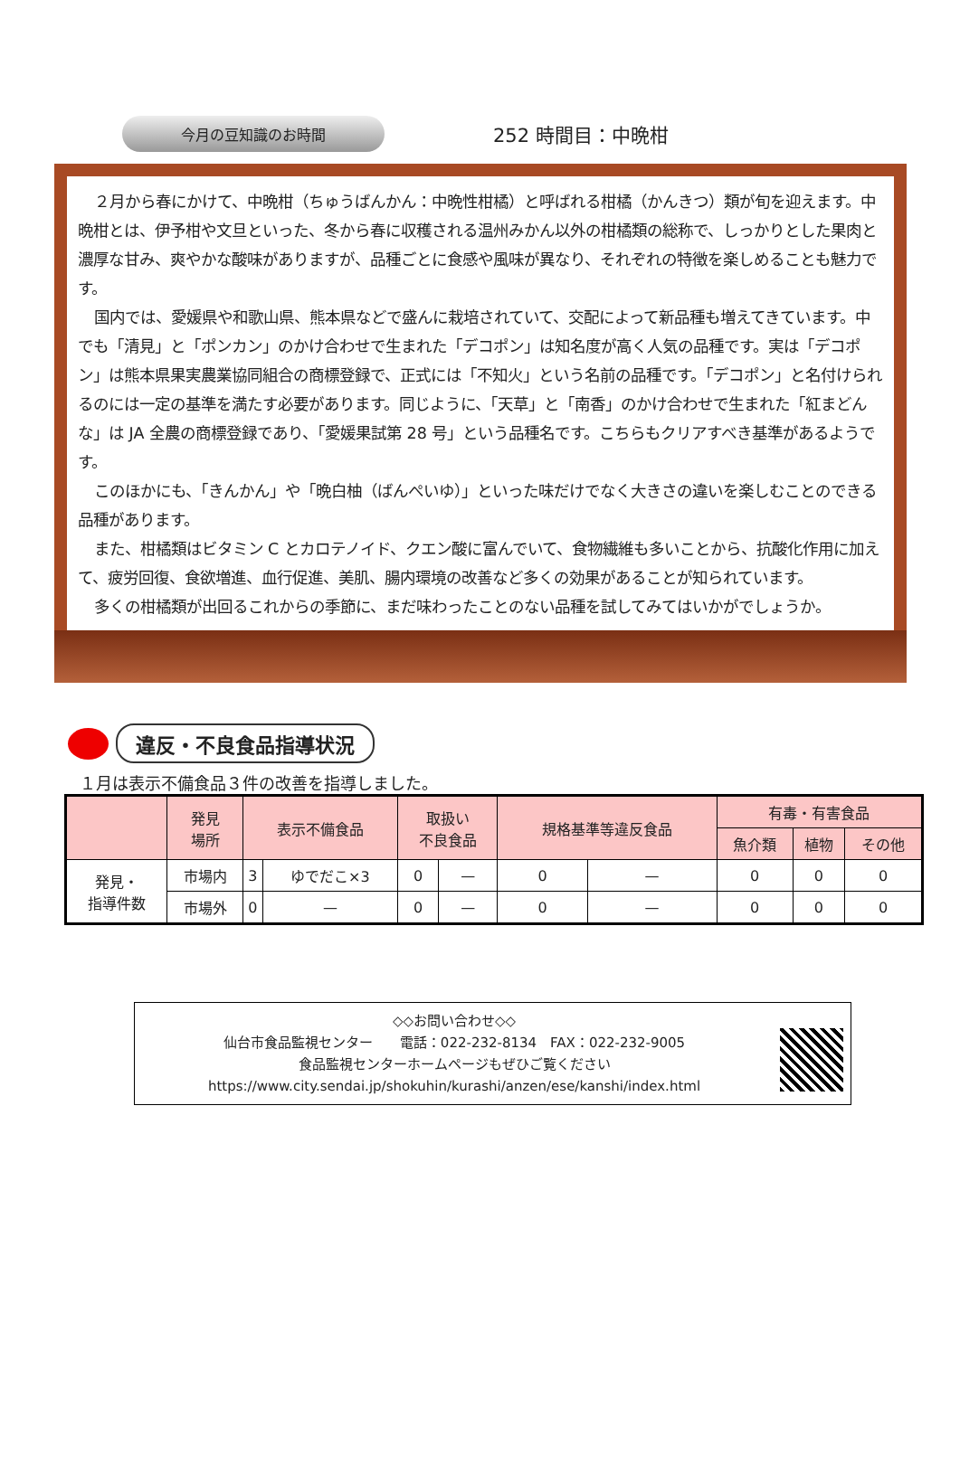今月の豆知識のお時間
252 時間目：中晩柑
２月から春にかけて、中晩柑（ちゅうばんかん：中晩性柑橘）と呼ばれる柑橘（かんきつ）類が旬を迎えます。中晩柑とは、伊予柑や文旦といった、冬から春に収穫される温州みかん以外の柑橘類の総称で、しっかりとした果肉と濃厚な甘み、爽やかな酸味がありますが、品種ごとに食感や風味が異なり、それぞれの特徴を楽しめることも魅力です。
国内では、愛媛県や和歌山県、熊本県などで盛んに栽培されていて、交配によって新品種も増えてきています。中でも「清見」と「ポンカン」のかけ合わせで生まれた「デコポン」は知名度が高く人気の品種です。実は「デコポン」は熊本県果実農業協同組合の商標登録で、正式には「不知火」という名前の品種です。「デコポン」と名付けられるのには一定の基準を満たす必要があります。同じように、「天草」と「南香」のかけ合わせで生まれた「紅まどんな」は JA 全農の商標登録であり、「愛媛果試第 28 号」という品種名です。こちらもクリアすべき基準があるようです。
このほかにも、「きんかん」や「晩白柚（ばんぺいゆ）」といった味だけでなく大きさの違いを楽しむことのできる品種があります。
また、柑橘類はビタミン C とカロテノイド、クエン酸に富んでいて、食物繊維も多いことから、抗酸化作用に加えて、疲労回復、食欲増進、血行促進、美肌、腸内環境の改善など多くの効果があることが知られています。
多くの柑橘類が出回るこれからの季節に、まだ味わったことのない品種を試してみてはいかがでしょうか。
違反・不良食品指導状況
１月は表示不備食品３件の改善を指導しました。
| | 発見 場所 | 表示不備食品 | | 取扱い 不良食品 | | 規格基準等違反食品 | | 有毒・有害食品 | | |
| --- | --- | --- | --- | --- | --- | --- | --- | --- | --- | --- |
| | | | | | | | | 魚介類 | 植物 | その他 |
| 発見・ 指導件数 | 市場内 | 3 | ゆでだこ×3 | 0 | — | 0 | — | 0 | 0 | 0 |
| | 市場外 | 0 | — | 0 | — | 0 | — | 0 | 0 | 0 |
◇◇お問い合わせ◇◇
仙台市食品監視センター　　電話：022-232-8134　FAX：022-232-9005
食品監視センターホームページもぜひご覧ください
https://www.city.sendai.jp/shokuhin/kurashi/anzen/ese/kanshi/index.html